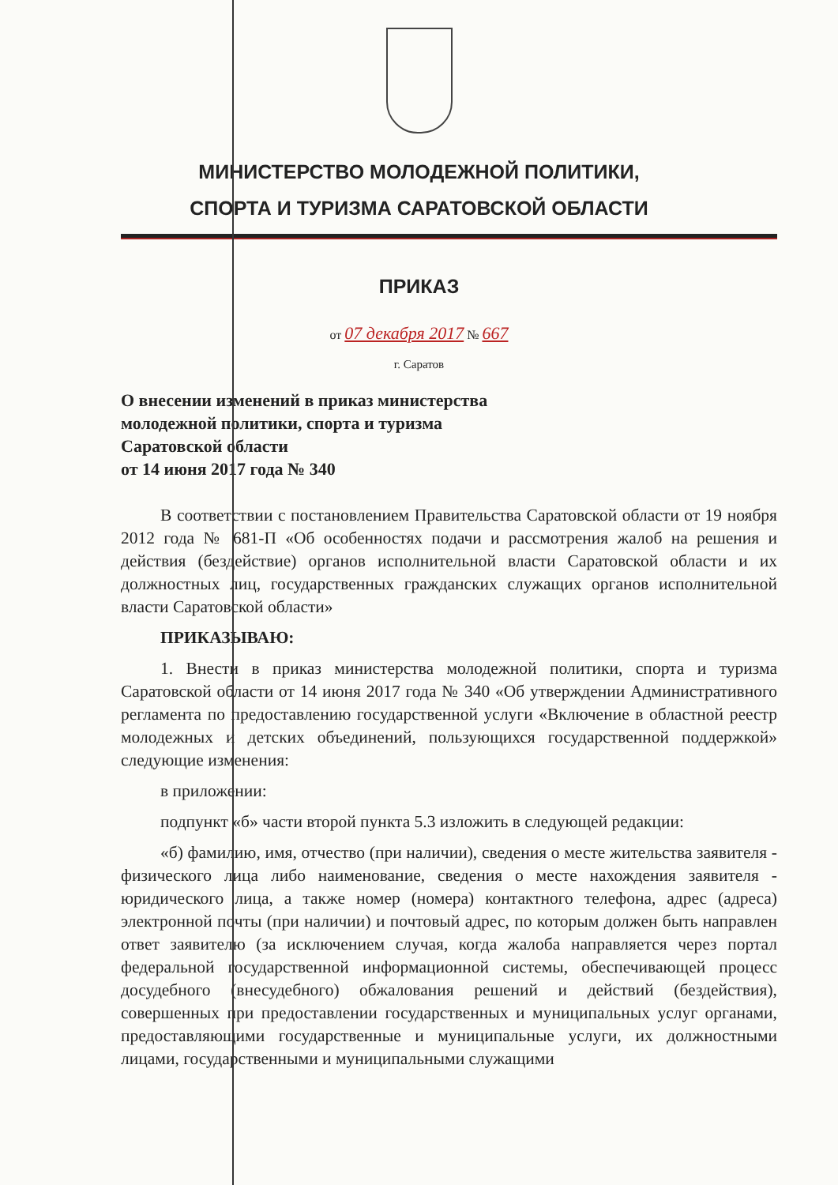МИНИСТЕРСТВО МОЛОДЕЖНОЙ ПОЛИТИКИ,
СПОРТА И ТУРИЗМА САРАТОВСКОЙ ОБЛАСТИ
ПРИКАЗ
от 07 декабря 2017 № 667
г. Саратов
О внесении изменений в приказ министерства
молодежной политики, спорта и туризма
Саратовской области
от 14 июня 2017 года № 340
В соответствии с постановлением Правительства Саратовской области от 19 ноября 2012 года № 681-П «Об особенностях подачи и рассмотрения жалоб на решения и действия (бездействие) органов исполнительной власти Саратовской области и их должностных лиц, государственных гражданских служащих органов исполнительной власти Саратовской области»
ПРИКАЗЫВАЮ:
1. Внести в приказ министерства молодежной политики, спорта и туризма Саратовской области от 14 июня 2017 года № 340 «Об утверждении Административного регламента по предоставлению государственной услуги «Включение в областной реестр молодежных и детских объединений, пользующихся государственной поддержкой» следующие изменения:
в приложении:
подпункт «б» части второй пункта 5.3 изложить в следующей редакции:
«б) фамилию, имя, отчество (при наличии), сведения о месте жительства заявителя - физического лица либо наименование, сведения о месте нахождения заявителя - юридического лица, а также номер (номера) контактного телефона, адрес (адреса) электронной почты (при наличии) и почтовый адрес, по которым должен быть направлен ответ заявителю (за исключением случая, когда жалоба направляется через портал федеральной государственной информационной системы, обеспечивающей процесс досудебного (внесудебного) обжалования решений и действий (бездействия), совершенных при предоставлении государственных и муниципальных услуг органами, предоставляющими государственные и муниципальные услуги, их должностными лицами, государственными и муниципальными служащими